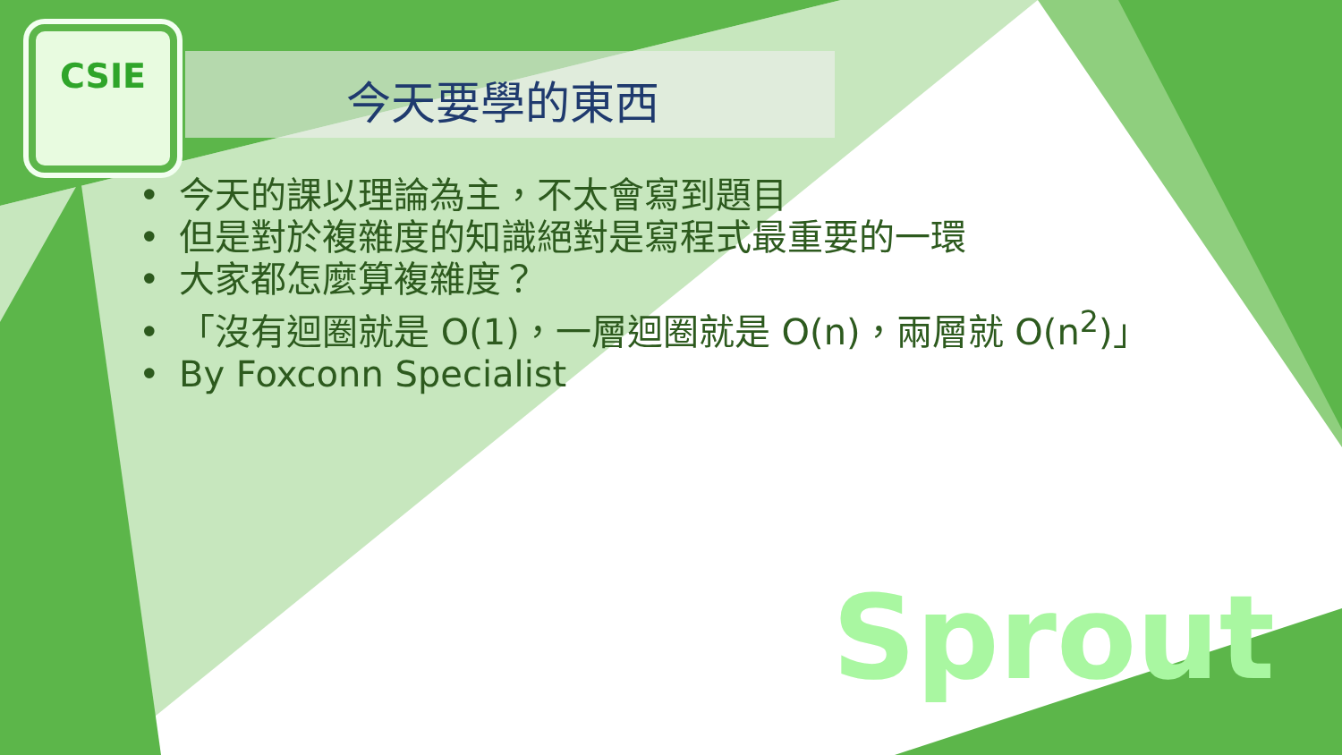CSIE
今天要學的東西
今天的課以理論為主，不太會寫到題目
但是對於複雜度的知識絕對是寫程式最重要的一環
大家都怎麼算複雜度？
「沒有迴圈就是 O(1)，一層迴圈就是 O(n)，兩層就 O(n<sup>2</sup>)」
By Foxconn Specialist
Sprout